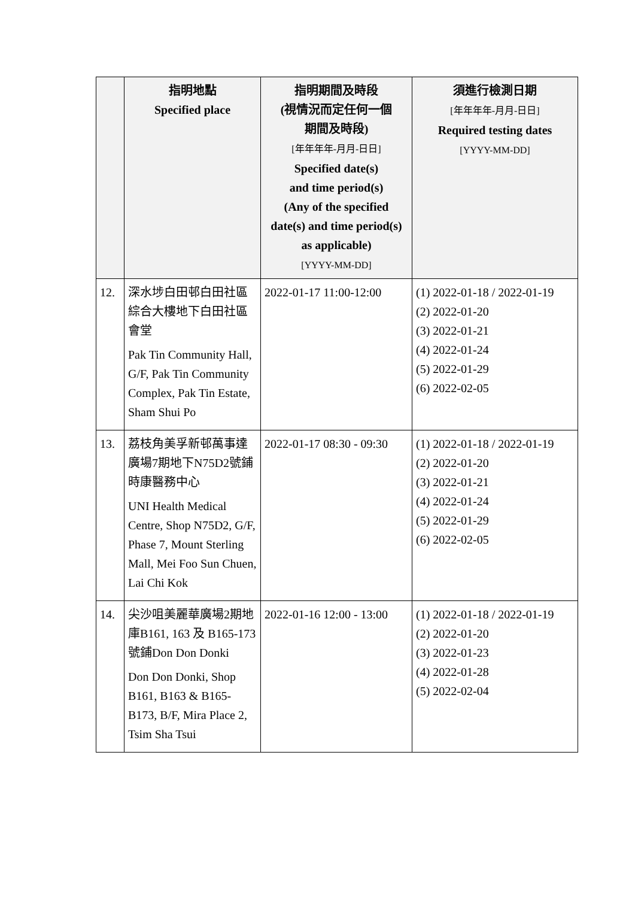| | 指明地點 Specified place | 指明期間及時段 (視情況而定任何一個 期間及時段) [年年年年-月月-日日] Specified date(s) and time period(s) (Any of the specified date(s) and time period(s) as applicable) [YYYY-MM-DD] | 須進行檢測日期 [年年年年-月月-日日] Required testing dates [YYYY-MM-DD] |
| --- | --- | --- | --- |
| 12. | 深水埗白田邨白田社區綜合大樓地下白田社區會堂 Pak Tin Community Hall, G/F, Pak Tin Community Complex, Pak Tin Estate, Sham Shui Po | 2022-01-17 11:00-12:00 | (1) 2022-01-18 / 2022-01-19 (2) 2022-01-20 (3) 2022-01-21 (4) 2022-01-24 (5) 2022-01-29 (6) 2022-02-05 |
| 13. | 荔枝角美孚新邨萬事達廣場7期地下N75D2號鋪時康醫務中心 UNI Health Medical Centre, Shop N75D2, G/F, Phase 7, Mount Sterling Mall, Mei Foo Sun Chuen, Lai Chi Kok | 2022-01-17 08:30 - 09:30 | (1) 2022-01-18 / 2022-01-19 (2) 2022-01-20 (3) 2022-01-21 (4) 2022-01-24 (5) 2022-01-29 (6) 2022-02-05 |
| 14. | 尖沙咀美麗華廣場2期地庫B161, 163 及 B165-173號鋪Don Don Donki Don Don Donki, Shop B161, B163 & B165-B173, B/F, Mira Place 2, Tsim Sha Tsui | 2022-01-16 12:00 - 13:00 | (1) 2022-01-18 / 2022-01-19 (2) 2022-01-20 (3) 2022-01-23 (4) 2022-01-28 (5) 2022-02-04 |